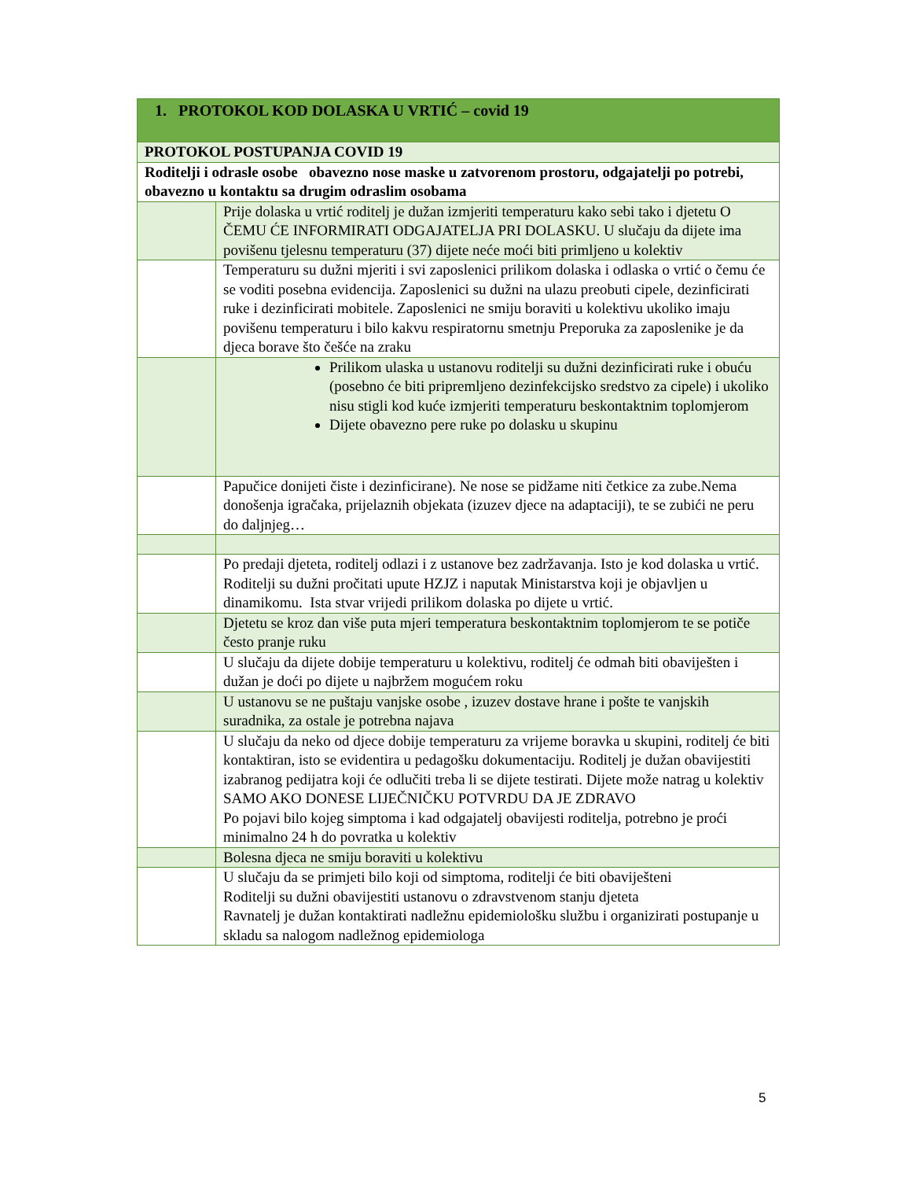| 1. PROTOKOL KOD DOLASKA U VRTIĆ – covid 19 | |
| --- | --- |
| PROTOKOL POSTUPANJA COVID 19 | |
| Roditelji i odrasle osobe obavezno nose maske u zatvorenom prostoru, odgajatelji po potrebi, obavezno u kontaktu sa drugim odraslim osobama | |
| | Prije dolaska u vrtić roditelj je dužan izmjeriti temperaturu kako sebi tako i djetetu O ČEMU ĆE INFORMIRATI ODGAJATELJA PRI DOLASKU. U slučaju da dijete ima povišenu tjelesnu temperaturu (37) dijete neće moći biti primljeno u kolektiv |
| | Temperaturu su dužni mjeriti i svi zaposlenici prilikom dolaska i odlaska o vrtić o čemu će se voditi posebna evidencija. Zaposlenici su dužni na ulazu preobuti cipele, dezinficirati ruke i dezinficirati mobitele. Zaposlenici ne smiju boraviti u kolektivu ukoliko imaju povišenu temperaturu i bilo kakvu respiratornu smetnju Preporuka za zaposlenike je da djeca borave što češće na zraku |
| | Prilikom ulaska u ustanovu roditelji su dužni dezinficirati ruke i obuću (posebno će biti pripremljeno dezinfekcijsko sredstvo za cipele) i ukoliko nisu stigli kod kuće izmjeriti temperaturu beskontaktnim toplomjerom Dijete obavezno pere ruke po dolasku u skupinu |
| | Papučice donijeti čiste i dezinficirane). Ne nose se pidžame niti četkice za zube.Nema donošenja igračaka, prijelaznih objekata (izuzev djece na adaptaciji), te se zubići ne peru do daljnjeg… |
| | Po predaji djeteta, roditelj odlazi i z ustanove bez zadržavanja. Isto je kod dolaska u vrtić. Roditelji su dužni pročitati upute HZJZ i naputak Ministarstva koji je objavljen u dinamikomu. Ista stvar vrijedi prilikom dolaska po dijete u vrtić. |
| | Djetetu se kroz dan više puta mjeri temperatura beskontaktnim toplomjerom te se potiče često pranje ruku |
| | U slučaju da dijete dobije temperaturu u kolektivu, roditelj će odmah biti obaviješten i dužan je doći po dijete u najbržem mogućem roku |
| | U ustanovu se ne puštaju vanjske osobe , izuzev dostave hrane i pošte te vanjskih suradnika, za ostale je potrebna najava |
| | U slučaju da neko od djece dobije temperaturu za vrijeme boravka u skupini, roditelj će biti kontaktiran, isto se evidentira u pedagošku dokumentaciju. Roditelj je dužan obavijestiti izabranog pedijatra koji će odlučiti treba li se dijete testirati. Dijete može natrag u kolektiv SAMO AKO DONESE LIJEČNIČKU POTVRDU DA JE ZDRAVO Po pojavi bilo kojeg simptoma i kad odgajatelj obavijesti roditelja, potrebno je proći minimalno 24 h do povratka u kolektiv |
| | Bolesna djeca ne smiju boraviti u kolektivu |
| | U slučaju da se primjeti bilo koji od simptoma, roditelji će biti obaviješteni Roditelji su dužni obavijestiti ustanovu o zdravstvenom stanju djeteta Ravnatelj je dužan kontaktirati nadležnu epidemiološku službu i organizirati postupanje u skladu sa nalogom nadležnog epidemiologa |
5